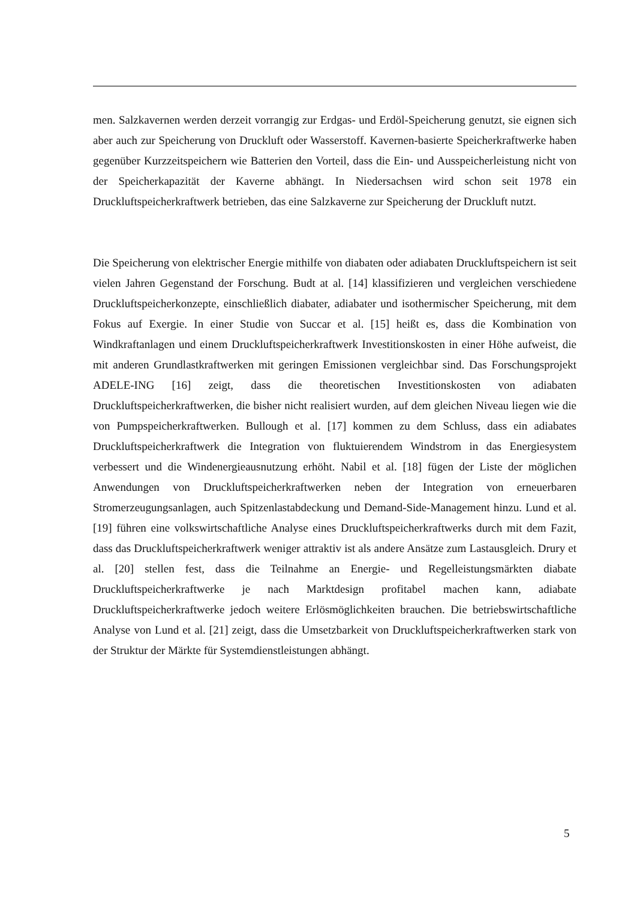men. Salzkavernen werden derzeit vorrangig zur Erdgas- und Erdöl-Speicherung genutzt, sie eignen sich aber auch zur Speicherung von Druckluft oder Wasserstoff. Kavernen-basierte Speicherkraftwerke haben gegenüber Kurzzeitspeichern wie Batterien den Vorteil, dass die Ein- und Ausspeicherleistung nicht von der Speicherkapazität der Kaverne abhängt. In Niedersachsen wird schon seit 1978 ein Druckluftspeicherkraftwerk betrieben, das eine Salzkaverne zur Speicherung der Druckluft nutzt.
Die Speicherung von elektrischer Energie mithilfe von diabaten oder adiabaten Druckluftspeichern ist seit vielen Jahren Gegenstand der Forschung. Budt at al. [14] klassifizieren und vergleichen verschiedene Druckluftspeicherkonzepte, einschließlich diabater, adiabater und isothermischer Speicherung, mit dem Fokus auf Exergie. In einer Studie von Succar et al. [15] heißt es, dass die Kombination von Windkraftanlagen und einem Druckluftspeicherkraftwerk Investitionskosten in einer Höhe aufweist, die mit anderen Grundlastkraftwerken mit geringen Emissionen vergleichbar sind. Das Forschungsprojekt ADELE-ING [16] zeigt, dass die theoretischen Investitionskosten von adiabaten Druckluftspeicherkraftwerken, die bisher nicht realisiert wurden, auf dem gleichen Niveau liegen wie die von Pumpspeicherkraftwerken. Bullough et al. [17] kommen zu dem Schluss, dass ein adiabates Druckluftspeicherkraftwerk die Integration von fluktuierendem Windstrom in das Energiesystem verbessert und die Windenergieausnutzung erhöht. Nabil et al. [18] fügen der Liste der möglichen Anwendungen von Druckluftspeicherkraftwerken neben der Integration von erneuerbaren Stromerzeugungsanlagen, auch Spitzenlastabdeckung und Demand-Side-Management hinzu. Lund et al. [19] führen eine volkswirtschaftliche Analyse eines Druckluftspeicherkraftwerks durch mit dem Fazit, dass das Druckluftspeicherkraftwerk weniger attraktiv ist als andere Ansätze zum Lastausgleich. Drury et al. [20] stellen fest, dass die Teilnahme an Energie- und Regelleistungsmärkten diabate Druckluftspeicherkraftwerke je nach Marktdesign profitabel machen kann, adiabate Druckluftspeicherkraftwerke jedoch weitere Erlösmöglichkeiten brauchen. Die betriebswirtschaftliche Analyse von Lund et al. [21] zeigt, dass die Umsetzbarkeit von Druckluftspeicherkraftwerken stark von der Struktur der Märkte für Systemdienstleistungen abhängt.
5